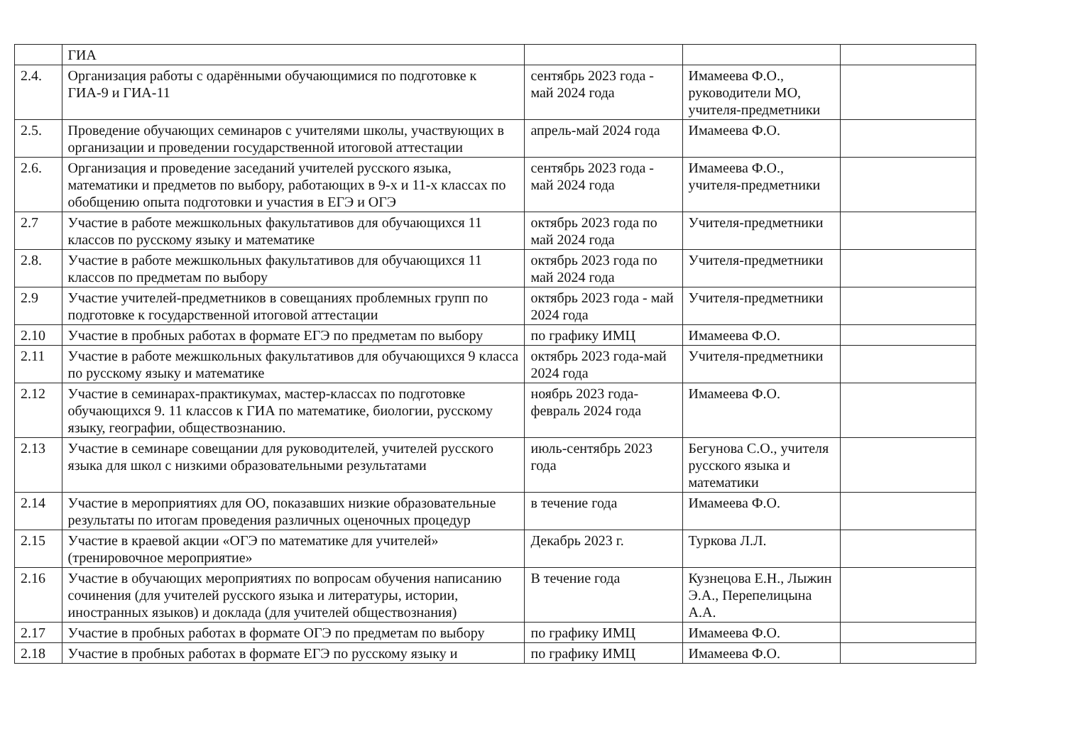| | ГИА | | | |
| 2.4. | Организация работы с одарёнными обучающимися по подготовке к ГИА-9 и ГИА-11 | сентябрь 2023 года - май 2024 года | Имамеева Ф.О., руководители МО, учителя-предметники | |
| 2.5. | Проведение обучающих семинаров с учителями школы, участвующих в организации и проведении государственной итоговой аттестации | апрель-май 2024 года | Имамеева Ф.О. | |
| 2.6. | Организация и проведение заседаний учителей русского языка, математики и предметов по выбору, работающих в 9-х и 11-х классах по обобщению опыта подготовки и участия в ЕГЭ и ОГЭ | сентябрь 2023 года - май 2024 года | Имамеева Ф.О., учителя-предметники | |
| 2.7 | Участие в работе межшкольных факультативов для обучающихся 11 классов по русскому языку и математике | октябрь 2023 года по май 2024 года | Учителя-предметники | |
| 2.8. | Участие в работе межшкольных факультативов для обучающихся 11 классов по предметам по выбору | октябрь 2023 года по май 2024 года | Учителя-предметники | |
| 2.9 | Участие учителей-предметников в совещаниях проблемных групп по подготовке к государственной итоговой аттестации | октябрь 2023 года - май 2024 года | Учителя-предметники | |
| 2.10 | Участие в пробных работах в формате ЕГЭ по предметам по выбору | по графику ИМЦ | Имамеева Ф.О. | |
| 2.11 | Участие в работе межшкольных факультативов для обучающихся 9 класса по русскому языку и математике | октябрь 2023 года-май 2024 года | Учителя-предметники | |
| 2.12 | Участие в семинарах-практикумах, мастер-классах по подготовке обучающихся 9. 11 классов к ГИА по математике, биологии, русскому языку, географии, обществознанию. | ноябрь 2023 года-февраль 2024 года | Имамеева Ф.О. | |
| 2.13 | Участие в семинаре совещании для руководителей, учителей русского языка для школ с низкими образовательными результатами | июль-сентябрь 2023 года | Бегунова С.О., учителя русского языка и математики | |
| 2.14 | Участие в мероприятиях для ОО, показавших низкие образовательные результаты по итогам проведения различных оценочных процедур | в течение года | Имамеева Ф.О. | |
| 2.15 | Участие в краевой акции «ОГЭ по математике для учителей» (тренировочное мероприятие» | Декабрь 2023 г. | Туркова Л.Л. | |
| 2.16 | Участие в обучающих мероприятиях по вопросам обучения написанию сочинения (для учителей русского языка и литературы, истории, иностранных языков) и доклада (для учителей обществознания) | В течение года | Кузнецова Е.Н., Лыжин Э.А., Перепелицына А.А. | |
| 2.17 | Участие в пробных работах в формате ОГЭ по предметам по выбору | по графику ИМЦ | Имамеева Ф.О. | |
| 2.18 | Участие в пробных работах в формате ЕГЭ по русскому языку и | по графику ИМЦ | Имамеева Ф.О. | |